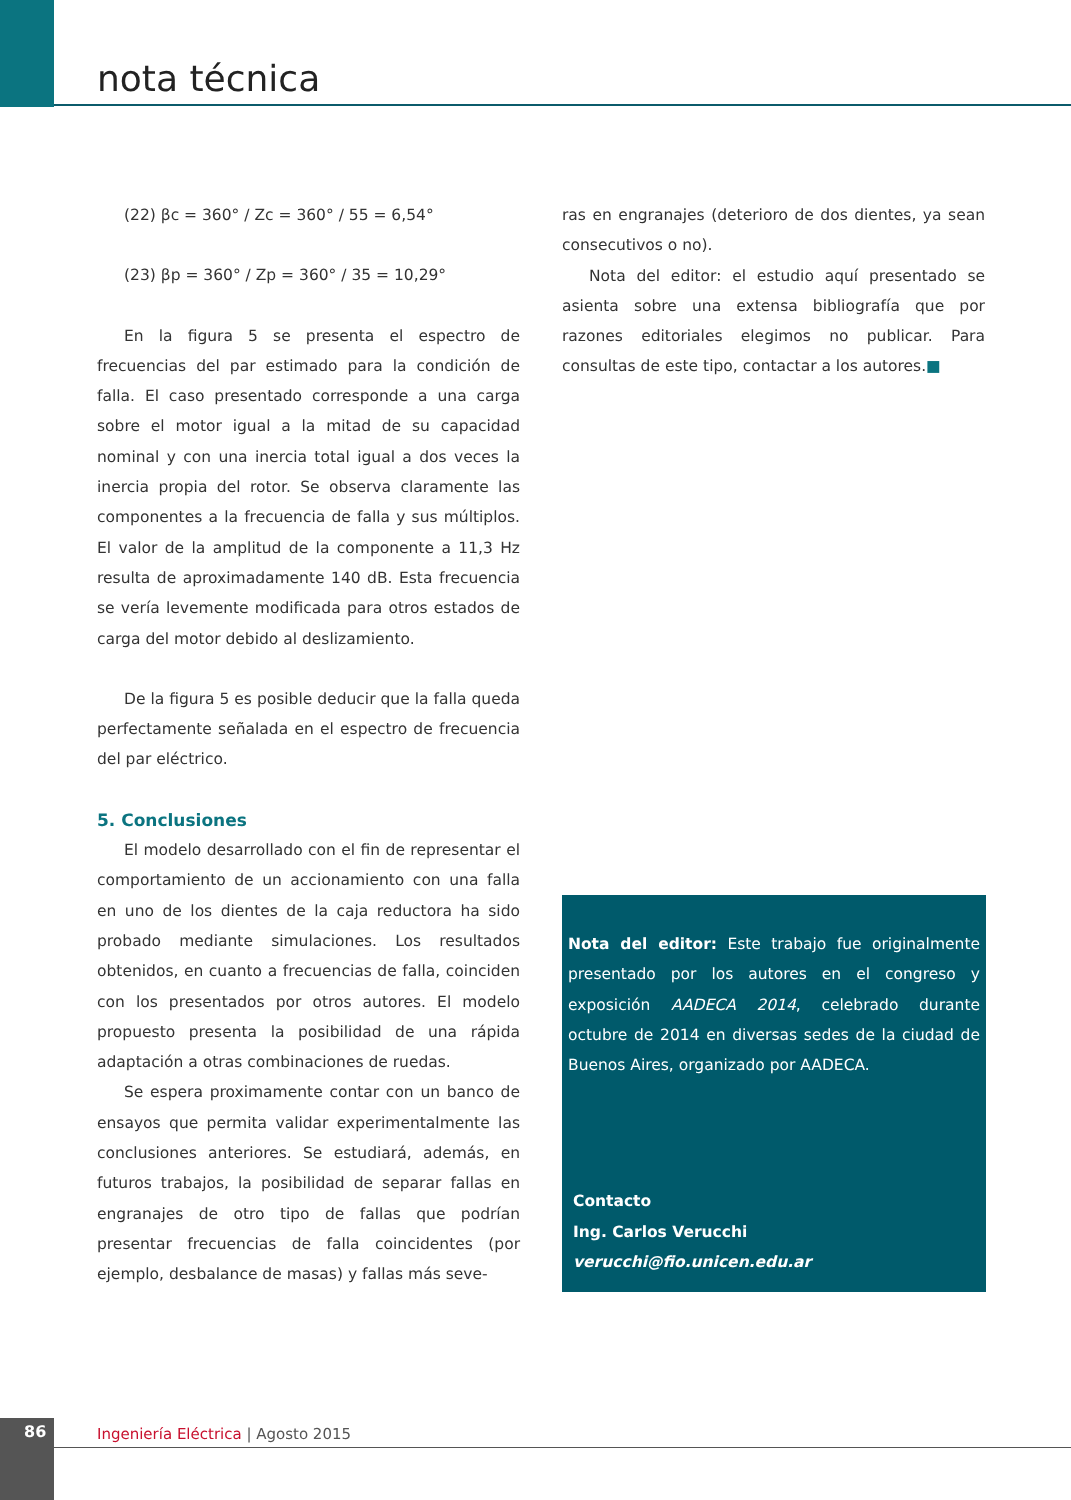nota técnica
(22) βc = 360° / Zc = 360° / 55 = 6,54°
(23) βp = 360° / Zp = 360° / 35 = 10,29°
En la figura 5 se presenta el espectro de frecuencias del par estimado para la condición de falla. El caso presentado corresponde a una carga sobre el motor igual a la mitad de su capacidad nominal y con una inercia total igual a dos veces la inercia propia del rotor. Se observa claramente las componentes a la frecuencia de falla y sus múltiplos. El valor de la amplitud de la componente a 11,3 Hz resulta de aproximadamente 140 dB. Esta frecuencia se vería levemente modificada para otros estados de carga del motor debido al deslizamiento.
De la figura 5 es posible deducir que la falla queda perfectamente señalada en el espectro de frecuencia del par eléctrico.
5. Conclusiones
El modelo desarrollado con el fin de representar el comportamiento de un accionamiento con una falla en uno de los dientes de la caja reductora ha sido probado mediante simulaciones. Los resultados obtenidos, en cuanto a frecuencias de falla, coinciden con los presentados por otros autores. El modelo propuesto presenta la posibilidad de una rápida adaptación a otras combinaciones de ruedas.
Se espera proximamente contar con un banco de ensayos que permita validar experimentalmente las conclusiones anteriores. Se estudiará, además, en futuros trabajos, la posibilidad de separar fallas en engranajes de otro tipo de fallas que podrían presentar frecuencias de falla coincidentes (por ejemplo, desbalance de masas) y fallas más seve-
ras en engranajes (deterioro de dos dientes, ya sean consecutivos o no).
Nota del editor: el estudio aquí presentado se asienta sobre una extensa bibliografía que por razones editoriales elegimos no publicar. Para consultas de este tipo, contactar a los autores.■
Nota del editor: Este trabajo fue originalmente presentado por los autores en el congreso y exposición AADECA 2014, celebrado durante octubre de 2014 en diversas sedes de la ciudad de Buenos Aires, organizado por AADECA.
Contacto
Ing. Carlos Verucchi
verucchi@fio.unicen.edu.ar
86
Ingeniería Eléctrica | Agosto 2015